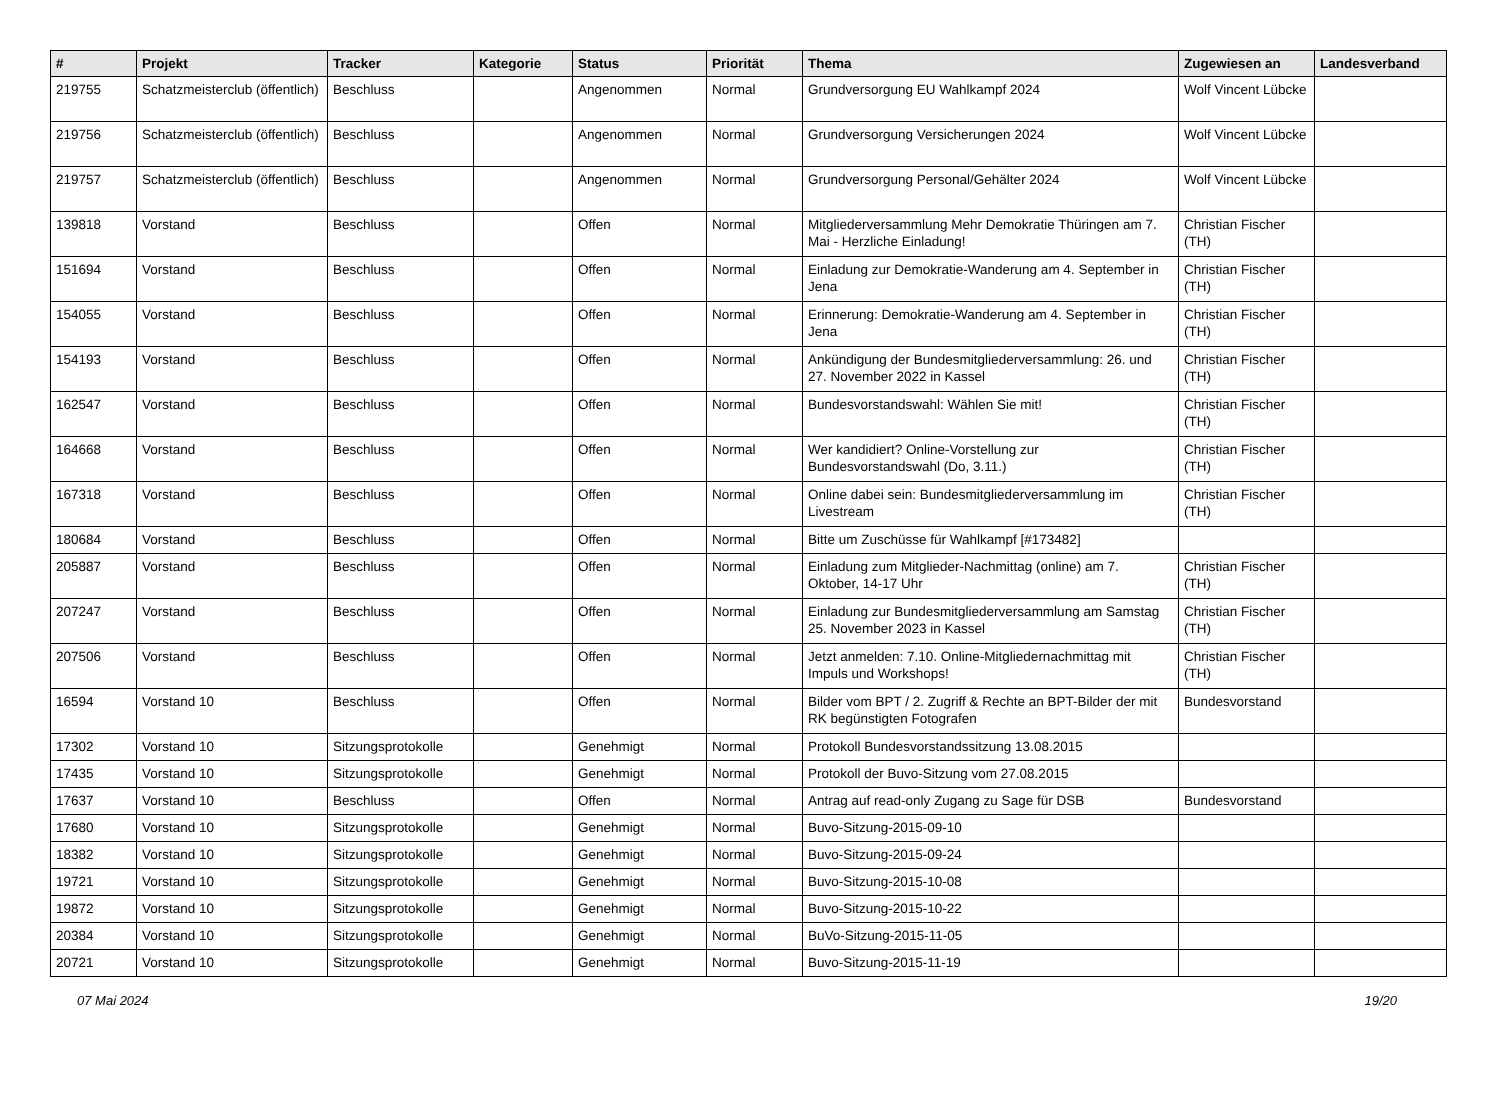| # | Projekt | Tracker | Kategorie | Status | Priorität | Thema | Zugewiesen an | Landesverband |
| --- | --- | --- | --- | --- | --- | --- | --- | --- |
| 219755 | Schatzmeisterclub (öffentlich) | Beschluss | | Angenommen | Normal | Grundversorgung EU Wahlkampf 2024 | Wolf Vincent Lübcke | |
| 219756 | Schatzmeisterclub (öffentlich) | Beschluss | | Angenommen | Normal | Grundversorgung Versicherungen 2024 | Wolf Vincent Lübcke | |
| 219757 | Schatzmeisterclub (öffentlich) | Beschluss | | Angenommen | Normal | Grundversorgung Personal/Gehälter 2024 | Wolf Vincent Lübcke | |
| 139818 | Vorstand | Beschluss | | Offen | Normal | Mitgliederversammlung Mehr Demokratie Thüringen am 7. Mai - Herzliche Einladung! | Christian Fischer (TH) | |
| 151694 | Vorstand | Beschluss | | Offen | Normal | Einladung zur Demokratie-Wanderung am 4. September in Jena | Christian Fischer (TH) | |
| 154055 | Vorstand | Beschluss | | Offen | Normal | Erinnerung: Demokratie-Wanderung am 4. September in Jena | Christian Fischer (TH) | |
| 154193 | Vorstand | Beschluss | | Offen | Normal | Ankündigung der Bundesmitgliederversammlung: 26. und 27. November 2022 in Kassel | Christian Fischer (TH) | |
| 162547 | Vorstand | Beschluss | | Offen | Normal | Bundesvorstandswahl: Wählen Sie mit! | Christian Fischer (TH) | |
| 164668 | Vorstand | Beschluss | | Offen | Normal | Wer kandidiert? Online-Vorstellung zur Bundesvorstandswahl (Do, 3.11.) | Christian Fischer (TH) | |
| 167318 | Vorstand | Beschluss | | Offen | Normal | Online dabei sein: Bundesmitgliederversammlung im Livestream | Christian Fischer (TH) | |
| 180684 | Vorstand | Beschluss | | Offen | Normal | Bitte um Zuschüsse für Wahlkampf [#173482] | | |
| 205887 | Vorstand | Beschluss | | Offen | Normal | Einladung zum Mitglieder-Nachmittag (online) am 7. Oktober, 14-17 Uhr | Christian Fischer (TH) | |
| 207247 | Vorstand | Beschluss | | Offen | Normal | Einladung zur Bundesmitgliederversammlung am Samstag 25. November 2023 in Kassel | Christian Fischer (TH) | |
| 207506 | Vorstand | Beschluss | | Offen | Normal | Jetzt anmelden: 7.10. Online-Mitgliedernachmittag mit Impuls und Workshops! | Christian Fischer (TH) | |
| 16594 | Vorstand 10 | Beschluss | | Offen | Normal | Bilder vom BPT / 2. Zugriff & Rechte an BPT-Bilder der mit RK begünstigten Fotografen | Bundesvorstand | |
| 17302 | Vorstand 10 | Sitzungsprotokolle | | Genehmigt | Normal | Protokoll Bundesvorstandssitzung 13.08.2015 | | |
| 17435 | Vorstand 10 | Sitzungsprotokolle | | Genehmigt | Normal | Protokoll der Buvo-Sitzung vom 27.08.2015 | | |
| 17637 | Vorstand 10 | Beschluss | | Offen | Normal | Antrag auf read-only Zugang zu Sage für DSB | Bundesvorstand | |
| 17680 | Vorstand 10 | Sitzungsprotokolle | | Genehmigt | Normal | Buvo-Sitzung-2015-09-10 | | |
| 18382 | Vorstand 10 | Sitzungsprotokolle | | Genehmigt | Normal | Buvo-Sitzung-2015-09-24 | | |
| 19721 | Vorstand 10 | Sitzungsprotokolle | | Genehmigt | Normal | Buvo-Sitzung-2015-10-08 | | |
| 19872 | Vorstand 10 | Sitzungsprotokolle | | Genehmigt | Normal | Buvo-Sitzung-2015-10-22 | | |
| 20384 | Vorstand 10 | Sitzungsprotokolle | | Genehmigt | Normal | BuVo-Sitzung-2015-11-05 | | |
| 20721 | Vorstand 10 | Sitzungsprotokolle | | Genehmigt | Normal | Buvo-Sitzung-2015-11-19 | | |
07 Mai 2024 19/20